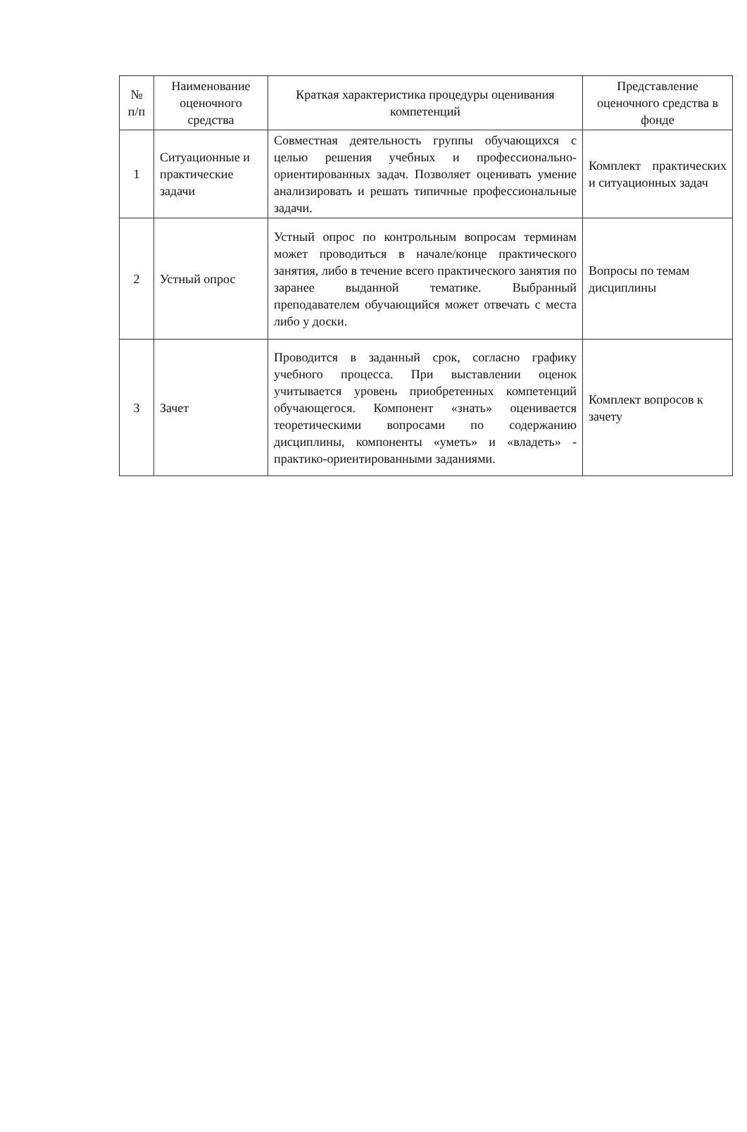| № п/п | Наименование оценочного средства | Краткая характеристика процедуры оценивания компетенций | Представление оценочного средства в фонде |
| --- | --- | --- | --- |
| 1 | Ситуационные и практические задачи | Совместная деятельность группы обучающихся с целью решения учебных и профессионально-ориентированных задач. Позволяет оценивать умение анализировать и решать типичные профессиональные задачи. | Комплект практических и ситуационных задач |
| 2 | Устный опрос | Устный опрос по контрольным вопросам терминам может проводиться в начале/конце практического занятия, либо в течение всего практического занятия по заранее выданной тематике. Выбранный преподавателем обучающийся может отвечать с места либо у доски. | Вопросы по темам дисциплины |
| 3 | Зачет | Проводится в заданный срок, согласно графику учебного процесса. При выставлении оценок учитывается уровень приобретенных компетенций обучающегося. Компонент «знать» оценивается теоретическими вопросами по содержанию дисциплины, компоненты «уметь» и «владеть» - практико-ориентированными заданиями. | Комплект вопросов к зачету |